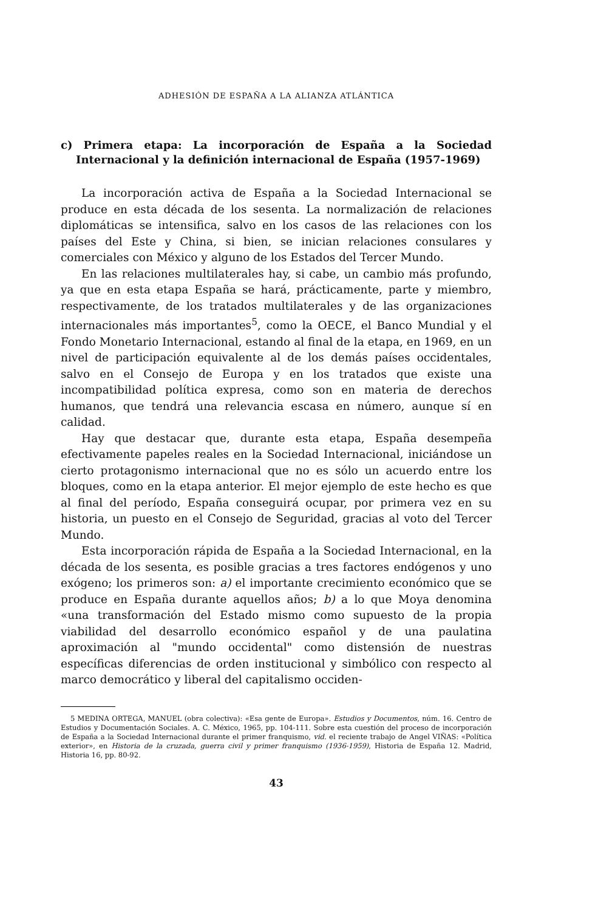ADHESIÓN DE ESPAÑA A LA ALIANZA ATLÁNTICA
c) Primera etapa: La incorporación de España a la Sociedad Internacional y la definición internacional de España (1957-1969)
La incorporación activa de España a la Sociedad Internacional se produce en esta década de los sesenta. La normalización de relaciones diplomáticas se intensifica, salvo en los casos de las relaciones con los países del Este y China, si bien, se inician relaciones consulares y comerciales con México y alguno de los Estados del Tercer Mundo.
En las relaciones multilaterales hay, si cabe, un cambio más profundo, ya que en esta etapa España se hará, prácticamente, parte y miembro, respectivamente, de los tratados multilaterales y de las organizaciones internacionales más importantes<sup>5</sup>, como la OECE, el Banco Mundial y el Fondo Monetario Internacional, estando al final de la etapa, en 1969, en un nivel de participación equivalente al de los demás países occidentales, salvo en el Consejo de Europa y en los tratados que existe una incompatibilidad política expresa, como son en materia de derechos humanos, que tendrá una relevancia escasa en número, aunque sí en calidad.
Hay que destacar que, durante esta etapa, España desempeña efectivamente papeles reales en la Sociedad Internacional, iniciándose un cierto protagonismo internacional que no es sólo un acuerdo entre los bloques, como en la etapa anterior. El mejor ejemplo de este hecho es que al final del período, España conseguirá ocupar, por primera vez en su historia, un puesto en el Consejo de Seguridad, gracias al voto del Tercer Mundo.
Esta incorporación rápida de España a la Sociedad Internacional, en la década de los sesenta, es posible gracias a tres factores endógenos y uno exógeno; los primeros son: a) el importante crecimiento económico que se produce en España durante aquellos años; b) a lo que Moya denomina «una transformación del Estado mismo como supuesto de la propia viabilidad del desarrollo económico español y de una paulatina aproximación al "mundo occidental" como distensión de nuestras específicas diferencias de orden institucional y simbólico con respecto al marco democrático y liberal del capitalismo occiden-
5 MEDINA ORTEGA, MANUEL (obra colectiva): «Esa gente de Europa». Estudios y Documentos, núm. 16. Centro de Estudios y Documentación Sociales. A. C. México, 1965, pp. 104-111. Sobre esta cuestión del proceso de incorporación de España a la Sociedad Internacional durante el primer franquismo, vid. el reciente trabajo de Angel VIÑAS: «Política exterior», en Historia de la cruzada, guerra civil y primer franquismo (1936-1959), Historia de España 12. Madrid, Historia 16, pp. 80-92.
43